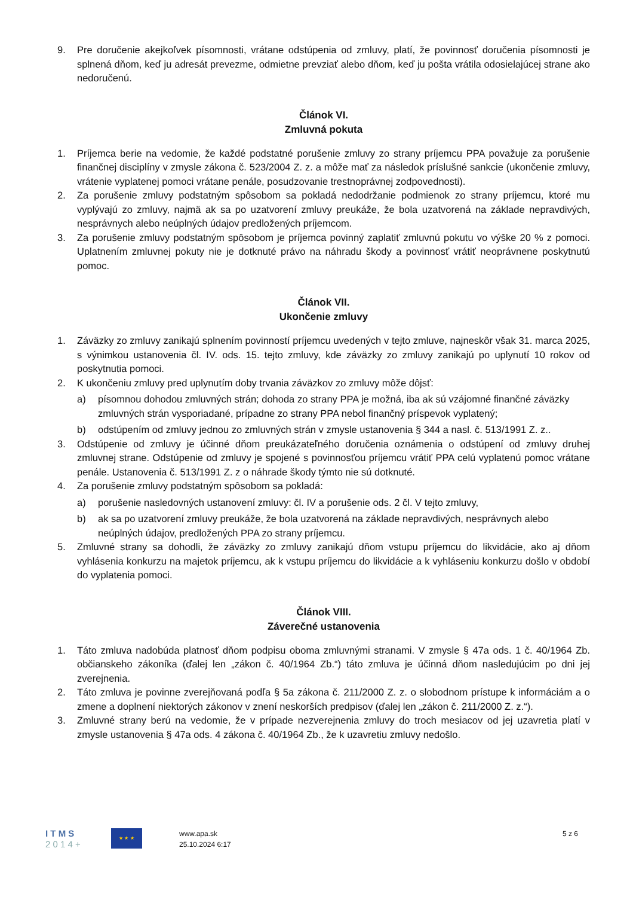9. Pre doručenie akejkoľvek písomnosti, vrátane odstúpenia od zmluvy, platí, že povinnosť doručenia písomnosti je splnená dňom, keď ju adresát prevezme, odmietne prevziať alebo dňom, keď ju pošta vrátila odosielajúcej strane ako nedoručenú.
Článok VI.
Zmluvná pokuta
1. Príjemca berie na vedomie, že každé podstatné porušenie zmluvy zo strany príjemcu PPA považuje za porušenie finančnej disciplíny v zmysle zákona č. 523/2004 Z. z. a môže mať za následok príslušné sankcie (ukončenie zmluvy, vrátenie vyplatenej pomoci vrátane penále, posudzovanie trestnoprávnej zodpovednosti).
2. Za porušenie zmluvy podstatným spôsobom sa pokladá nedodržanie podmienok zo strany príjemcu, ktoré mu vyplývajú zo zmluvy, najmä ak sa po uzatvorení zmluvy preukáže, že bola uzatvorená na základe nepravdivých, nesprávnych alebo neúplných údajov predložených príjemcom.
3. Za porušenie zmluvy podstatným spôsobom je príjemca povinný zaplatiť zmluvnú pokutu vo výške 20 % z pomoci. Uplatnením zmluvnej pokuty nie je dotknuté právo na náhradu škody a povinnosť vrátiť neoprávnene poskytnutú pomoc.
Článok VII.
Ukončenie zmluvy
1. Záväzky zo zmluvy zanikajú splnením povinností príjemcu uvedených v tejto zmluve, najneskôr však 31. marca 2025, s výnimkou ustanovenia čl. IV. ods. 15. tejto zmluvy, kde záväzky zo zmluvy zanikajú po uplynutí 10 rokov od poskytnutia pomoci.
2. K ukončeniu zmluvy pred uplynutím doby trvania záväzkov zo zmluvy môže dôjsť:
a) písomnou dohodou zmluvných strán; dohoda zo strany PPA je možná, iba ak sú vzájomné finančné záväzky zmluvných strán vysporiadané, prípadne zo strany PPA nebol finančný príspevok vyplatený;
b) odstúpením od zmluvy jednou zo zmluvných strán v zmysle ustanovenia § 344 a nasl. č. 513/1991 Z. z..
3. Odstúpenie od zmluvy je účinné dňom preukázateľného doručenia oznámenia o odstúpení od zmluvy druhej zmluvnej strane. Odstúpenie od zmluvy je spojené s povinnosťou príjemcu vrátiť PPA celú vyplatenú pomoc vrátane penále. Ustanovenia č. 513/1991 Z. z o náhrade škody týmto nie sú dotknuté.
4. Za porušenie zmluvy podstatným spôsobom sa pokladá:
a) porušenie nasledovných ustanovení zmluvy: čl. IV a porušenie ods. 2 čl. V tejto zmluvy,
b) ak sa po uzatvorení zmluvy preukáže, že bola uzatvorená na základe nepravdivých, nesprávnych alebo neúplných údajov, predložených PPA zo strany príjemcu.
5. Zmluvné strany sa dohodli, že záväzky zo zmluvy zanikajú dňom vstupu príjemcu do likvidácie, ako aj dňom vyhlásenia konkurzu na majetok príjemcu, ak k vstupu príjemcu do likvidácie a k vyhláseniu konkurzu došlo v období do vyplatenia pomoci.
Článok VIII.
Záverečné ustanovenia
1. Táto zmluva nadobúda platnosť dňom podpisu oboma zmluvnými stranami. V zmysle § 47a ods. 1 č. 40/1964 Zb. občianskeho zákoníka (ďalej len „zákon č. 40/1964 Zb.“) táto zmluva je účinná dňom nasledujúcim po dni jej zverejnenia.
2. Táto zmluva je povinne zverejňovaná podľa § 5a zákona č. 211/2000 Z. z. o slobodnom prístupe k informáciám a o zmene a doplnení niektorých zákonov v znení neskorších predpisov (ďalej len „zákon č. 211/2000 Z. z.“).
3. Zmluvné strany berú na vedomie, že v prípade nezverejnenia zmluvy do troch mesiacov od jej uzavretia platí v zmysle ustanovenia § 47a ods. 4 zákona č. 40/1964 Zb., že k uzavretiu zmluvy nedošlo.
I T M S
2 0 1 4 +
★ ★ ★
www.apa.sk
25.10.2024 6:17
5 z 6